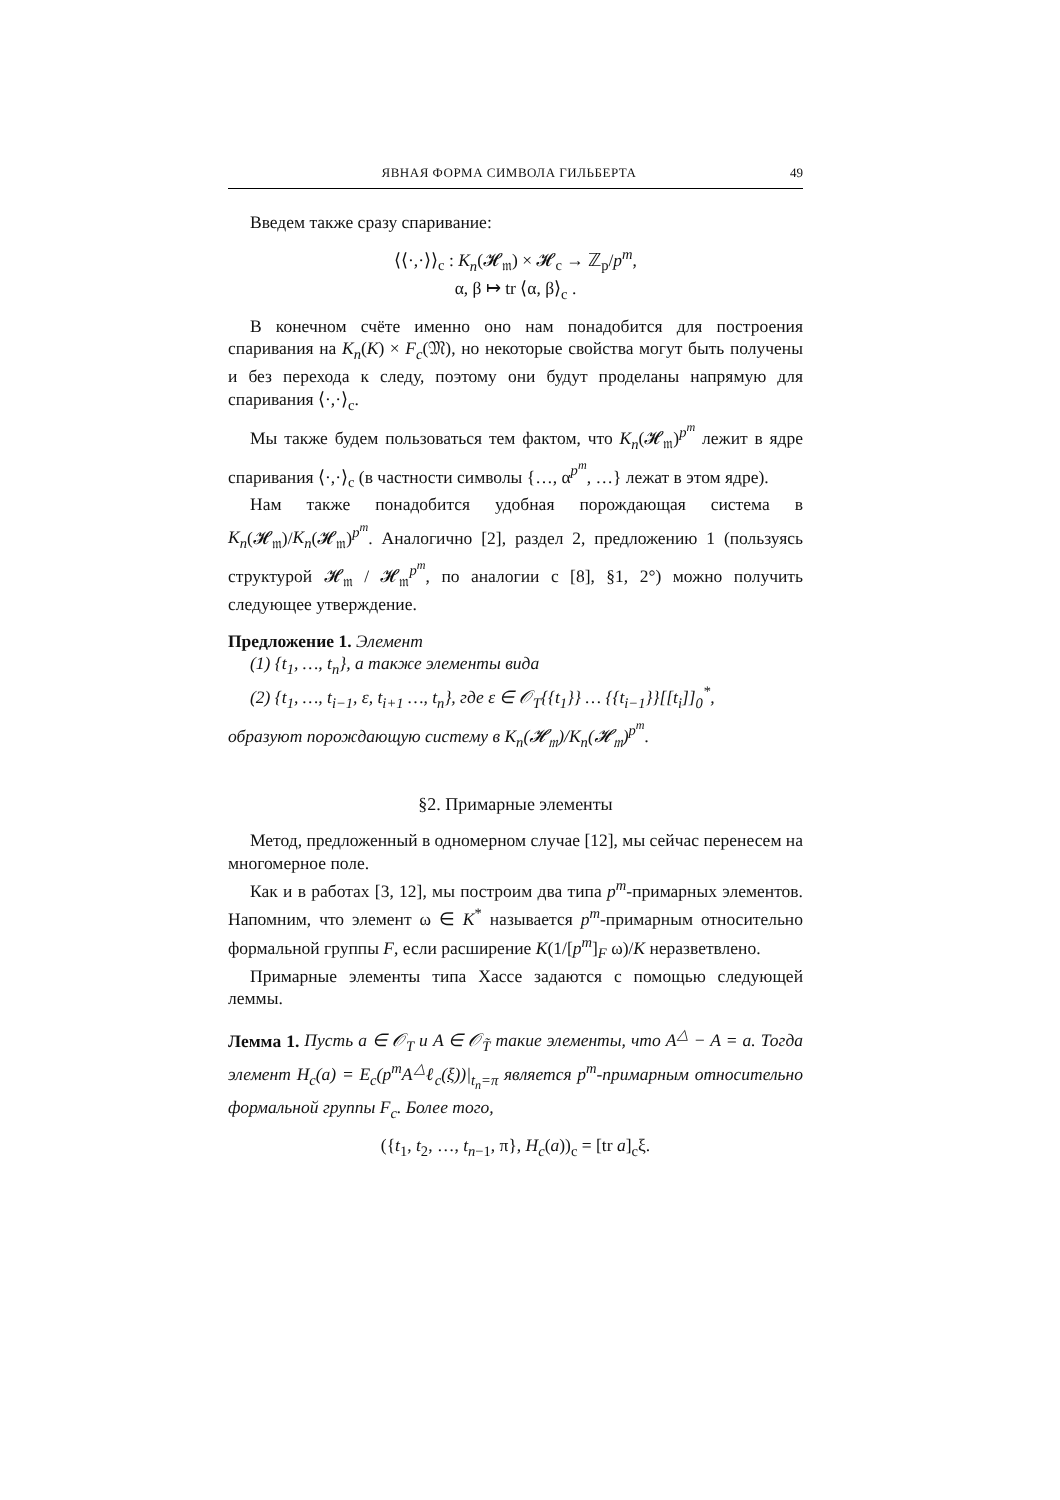ЯВНАЯ ФОРМА СИМВОЛА ГИЛЬБЕРТА 49
Введем также сразу спаривание:
⟨⟨·,·⟩⟩<sub>c</sub> : K<sub>n</sub>(𝓗<sub>𝔪</sub>) × 𝓗<sub>c</sub> → ℤ<sub>p</sub>/p<sup>m</sup>,
α, β ↦ tr ⟨α, β⟩<sub>c</sub> .
В конечном счёте именно оно нам понадобится для построения спаривания на K<sub>n</sub>(K) × F<sub>c</sub>(𝔐), но некоторые свойства могут быть получены и без перехода к следу, поэтому они будут проделаны напрямую для спаривания ⟨·,·⟩<sub>c</sub>.
Мы также будем пользоваться тем фактом, что K<sub>n</sub>(𝓗<sub>𝔪</sub>)<sup>p<sup>m</sup></sup> лежит в ядре спаривания ⟨·,·⟩<sub>c</sub> (в частности символы {…, α<sup>p<sup>m</sup></sup>, …} лежат в этом ядре).
Нам также понадобится удобная порождающая система в K<sub>n</sub>(𝓗<sub>𝔪</sub>)/K<sub>n</sub>(𝓗<sub>𝔪</sub>)<sup>p<sup>m</sup></sup>. Аналогично [2], раздел 2, предложению 1 (пользуясь структурой 𝓗<sub>𝔪</sub> / 𝓗<sub>𝔪</sub><sup>p<sup>m</sup></sup>, по аналогии с [8], §1, 2°) можно получить следующее утверждение.
Предложение 1. Элемент
(1) {t<sub>1</sub>, …, t<sub>n</sub>}, а также элементы вида
(2) {t<sub>1</sub>, …, t<sub>i−1</sub>, ε, t<sub>i+1</sub> …, t<sub>n</sub>}, где ε ∈ 𝒪<sub>T</sub>{{t<sub>1</sub>}} … {{t<sub>i−1</sub>}}[[t<sub>i</sub>]]<sub>0</sub><sup>*</sup>,
образуют порождающую систему в K<sub>n</sub>(𝓗<sub>𝔪</sub>)/K<sub>n</sub>(𝓗<sub>𝔪</sub>)<sup>p<sup>m</sup></sup>.
§2. Примарные элементы
Метод, предложенный в одномерном случае [12], мы сейчас перенесем на многомерное поле.
Как и в работах [3, 12], мы построим два типа p<sup>m</sup>-примарных элементов. Напомним, что элемент ω ∈ K<sup>*</sup> называется p<sup>m</sup>-примарным относительно формальной группы F, если расширение K(1/[p<sup>m</sup>]<sub>F</sub> ω)/K неразветвлено.
Примарные элементы типа Хассе задаются с помощью следующей леммы.
Лемма 1. Пусть a ∈ 𝒪<sub>T</sub> и A ∈ 𝒪<sub>T̃</sub> такие элементы, что A<sup>△</sup> − A = a. Тогда элемент H<sub>c</sub>(a) = E<sub>c</sub>(p<sup>m</sup>A<sup>△</sup>ℓ<sub>c</sub>(ξ))|<sub>t<sub>n</sub>=π</sub> является p<sup>m</sup>-примарным относительно формальной группы F<sub>c</sub>. Более того,
({t<sub>1</sub>, t<sub>2</sub>, …, t<sub>n−1</sub>, π}, H<sub>c</sub>(a))<sub>c</sub> = [tr a]<sub>c</sub>ξ.